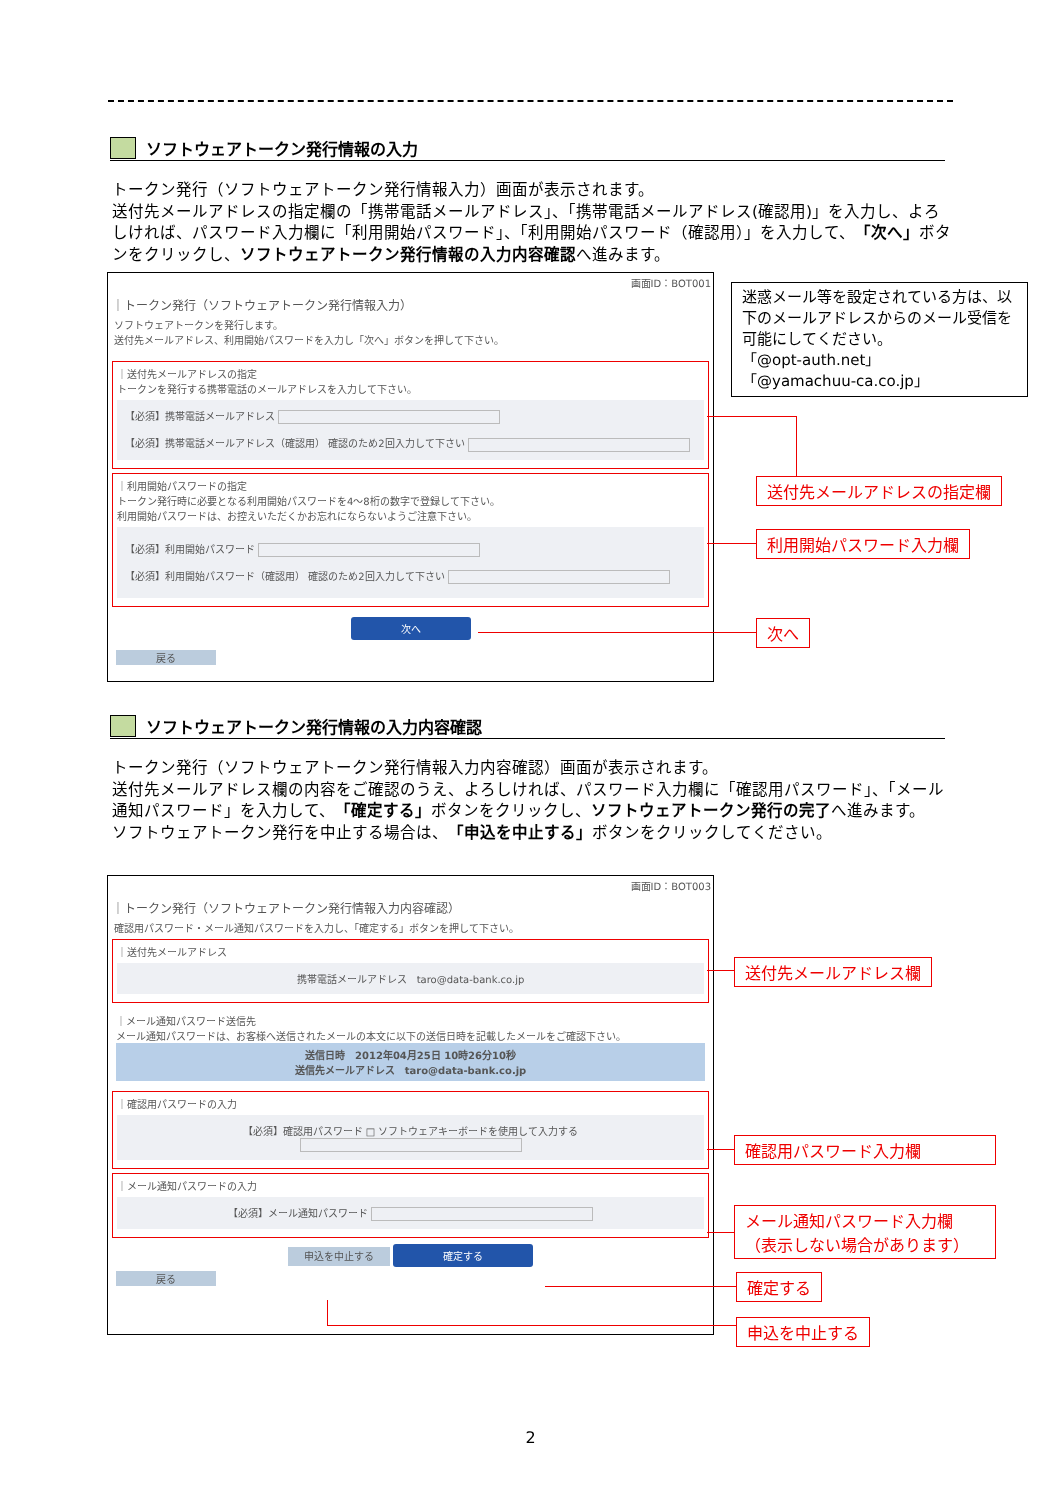ソフトウェアトークン発行情報の入力
トークン発行（ソフトウェアトークン発行情報入力）画面が表示されます。
送付先メールアドレスの指定欄の「携帯電話メールアドレス」、「携帯電話メールアドレス(確認用)」を入力し、よろしければ、パスワード入力欄に「利用開始パスワード」、「利用開始パスワード（確認用）」を入力して、「次へ」ボタンをクリックし、ソフトウェアトークン発行情報の入力内容確認へ進みます。
画面ID：BOT001
｜トークン発行（ソフトウェアトークン発行情報入力）
ソフトウェアトークンを発行します。
送付先メールアドレス、利用開始パスワードを入力し「次へ」ボタンを押して下さい。
｜送付先メールアドレスの指定
トークンを発行する携帯電話のメールアドレスを入力して下さい。
【必須】携帯電話メールアドレス
【必須】携帯電話メールアドレス（確認用） 確認のため2回入力して下さい
｜利用開始パスワードの指定
トークン発行時に必要となる利用開始パスワードを4～8桁の数字で登録して下さい。
利用開始パスワードは、お控えいただくかお忘れにならないようご注意下さい。
【必須】利用開始パスワード
【必須】利用開始パスワード（確認用） 確認のため2回入力して下さい
次へ
戻る
迷惑メール等を設定されている方は、以下のメールアドレスからのメール受信を可能にしてください。
「@opt-auth.net」
「@yamachuu-ca.co.jp」
送付先メールアドレスの指定欄
利用開始パスワード入力欄
次へ
ソフトウェアトークン発行情報の入力内容確認
トークン発行（ソフトウェアトークン発行情報入力内容確認）画面が表示されます。
送付先メールアドレス欄の内容をご確認のうえ、よろしければ、パスワード入力欄に「確認用パスワード」、「メール通知パスワード」を入力して、「確定する」ボタンをクリックし、ソフトウェアトークン発行の完了へ進みます。
ソフトウェアトークン発行を中止する場合は、「申込を中止する」ボタンをクリックしてください。
画面ID：BOT003
｜トークン発行（ソフトウェアトークン発行情報入力内容確認）
確認用パスワード・メール通知パスワードを入力し、「確定する」ボタンを押して下さい。
｜送付先メールアドレス
携帯電話メールアドレス　taro@data-bank.co.jp
｜メール通知パスワード送信先
メール通知パスワードは、お客様へ送信されたメールの本文に以下の送信日時を記載したメールをご確認下さい。
送信日時　2012年04月25日 10時26分10秒
送信先メールアドレス　taro@data-bank.co.jp
｜確認用パスワードの入力
【必須】確認用パスワード □ ソフトウェアキーボードを使用して入力する
｜メール通知パスワードの入力
【必須】メール通知パスワード
申込を中止する 確定する
戻る
送付先メールアドレス欄
確認用パスワード入力欄
メール通知パスワード入力欄
（表示しない場合があります）
確定する
申込を中止する
2